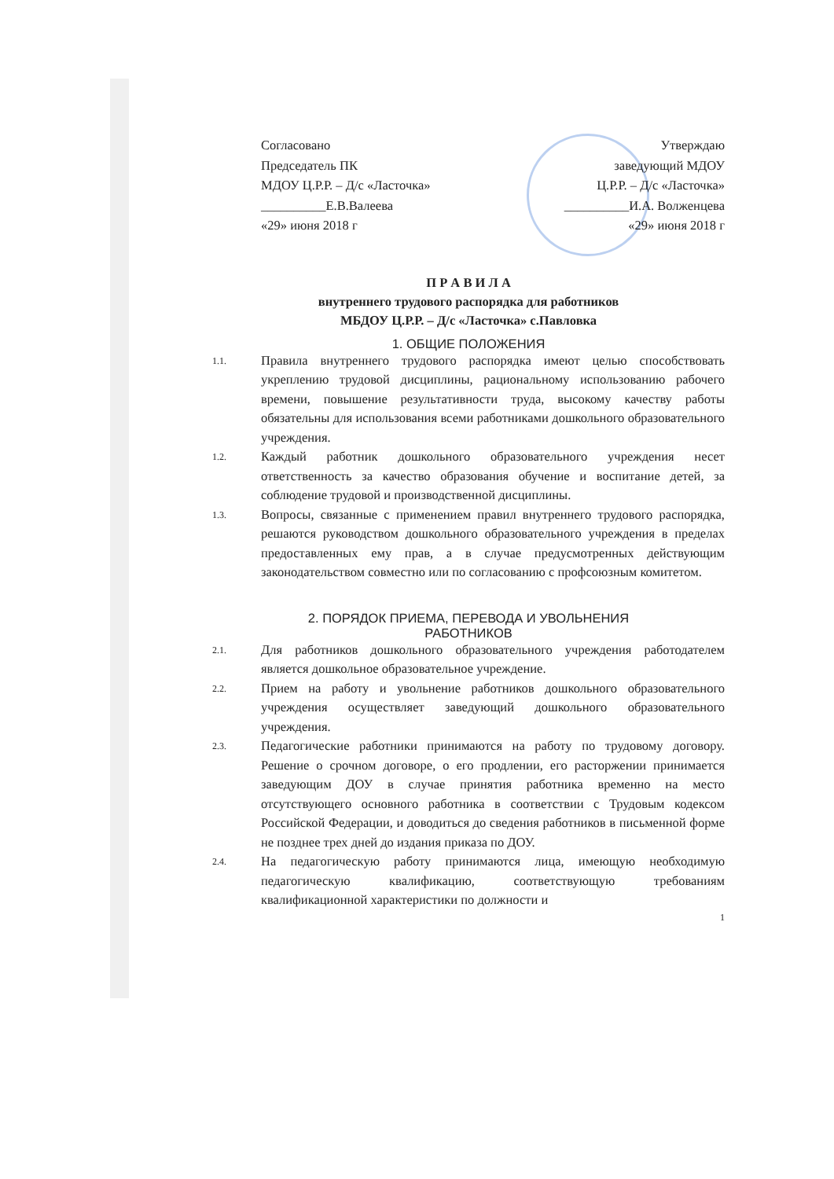Согласовано
Председатель ПК
МДОУ Ц.Р.Р. – Д/с «Ласточка»
__________Е.В.Валеева
«29» июня 2018 г
Утверждаю
заведующий МДОУ
Ц.Р.Р. – Д/с «Ласточка»
__________И.А. Волженцева
«29» июня 2018 г
П Р А В И Л А
внутреннего трудового распорядка для работников
МБДОУ Ц.Р.Р. – Д/с «Ласточка» с.Павловка
1. ОБЩИЕ ПОЛОЖЕНИЯ
1.1. Правила внутреннего трудового распорядка имеют целью способствовать укреплению трудовой дисциплины, рациональному использованию рабочего времени, повышение результативности труда, высокому качеству работы обязательны для использования всеми работниками дошкольного образовательного учреждения.
1.2. Каждый работник дошкольного образовательного учреждения несет ответственность за качество образования обучение и воспитание детей, за соблюдение трудовой и производственной дисциплины.
1.3. Вопросы, связанные с применением правил внутреннего трудового распорядка, решаются руководством дошкольного образовательного учреждения в пределах предоставленных ему прав, а в случае предусмотренных действующим законодательством совместно или по согласованию с профсоюзным комитетом.
2. ПОРЯДОК ПРИЕМА, ПЕРЕВОДА И УВОЛЬНЕНИЯ
РАБОТНИКОВ
2.1. Для работников дошкольного образовательного учреждения работодателем является дошкольное образовательное учреждение.
2.2. Прием на работу и увольнение работников дошкольного образовательного учреждения осуществляет заведующий дошкольного образовательного учреждения.
2.3. Педагогические работники принимаются на работу по трудовому договору. Решение о срочном договоре, о его продлении, его расторжении принимается заведующим ДОУ в случае принятия работника временно на место отсутствующего основного работника в соответствии с Трудовым кодексом Российской Федерации, и доводиться до сведения работников в письменной форме не позднее трех дней до издания приказа по ДОУ.
2.4. На педагогическую работу принимаются лица, имеющую необходимую педагогическую квалификацию, соответствующую требованиям квалификационной характеристики по должности и
1